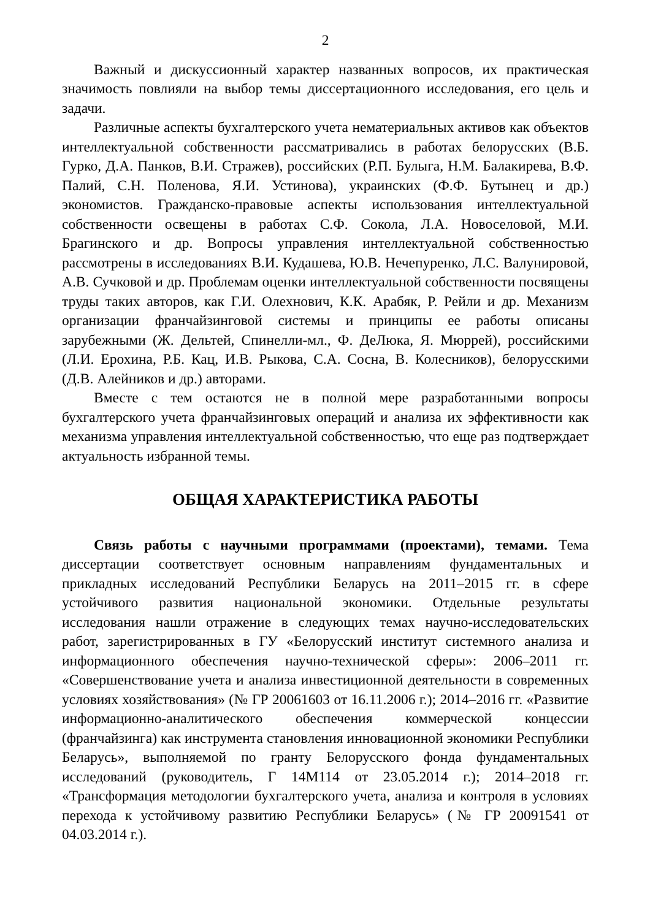2
Важный и дискуссионный характер названных вопросов, их практическая значимость повлияли на выбор темы диссертационного исследования, его цель и задачи.
Различные аспекты бухгалтерского учета нематериальных активов как объектов интеллектуальной собственности рассматривались в работах белорусских (В.Б. Гурко, Д.А. Панков, В.И. Стражев), российских (Р.П. Булыга, Н.М. Балакирева, В.Ф. Палий, С.Н. Поленова, Я.И. Устинова), украинских (Ф.Ф. Бутынец и др.) экономистов. Гражданско-правовые аспекты использования интеллектуальной собственности освещены в работах С.Ф. Сокола, Л.А. Новоселовой, М.И. Брагинского и др. Вопросы управления интеллектуальной собственностью рассмотрены в исследованиях В.И. Кудашева, Ю.В. Нечепуренко, Л.С. Валунировой, А.В. Сучковой и др. Проблемам оценки интеллектуальной собственности посвящены труды таких авторов, как Г.И. Олехнович, К.К. Арабяк, Р. Рейли и др. Механизм организации франчайзинговой системы и принципы ее работы описаны зарубежными (Ж. Дельтей, Спинелли-мл., Ф. ДеЛюка, Я. Мюррей), российскими (Л.И. Ерохина, Р.Б. Кац, И.В. Рыкова, С.А. Сосна, В. Колесников), белорусскими (Д.В. Алейников и др.) авторами.
Вместе с тем остаются не в полной мере разработанными вопросы бухгалтерского учета франчайзинговых операций и анализа их эффективности как механизма управления интеллектуальной собственностью, что еще раз подтверждает актуальность избранной темы.
ОБЩАЯ ХАРАКТЕРИСТИКА РАБОТЫ
Связь работы с научными программами (проектами), темами. Тема диссертации соответствует основным направлениям фундаментальных и прикладных исследований Республики Беларусь на 2011–2015 гг. в сфере устойчивого развития национальной экономики. Отдельные результаты исследования нашли отражение в следующих темах научно-исследовательских работ, зарегистрированных в ГУ «Белорусский институт системного анализа и информационного обеспечения научно-технической сферы»: 2006–2011 гг. «Совершенствование учета и анализа инвестиционной деятельности в современных условиях хозяйствования» (№ ГР 20061603 от 16.11.2006 г.); 2014–2016 гг. «Развитие информационно-аналитического обеспечения коммерческой концессии (франчайзинга) как инструмента становления инновационной экономики Республики Беларусь», выполняемой по гранту Белорусского фонда фундаментальных исследований (руководитель, Г 14М114 от 23.05.2014 г.); 2014–2018 гг. «Трансформация методологии бухгалтерского учета, анализа и контроля в условиях перехода к устойчивому развитию Республики Беларусь» (№ ГР 20091541 от 04.03.2014 г.).